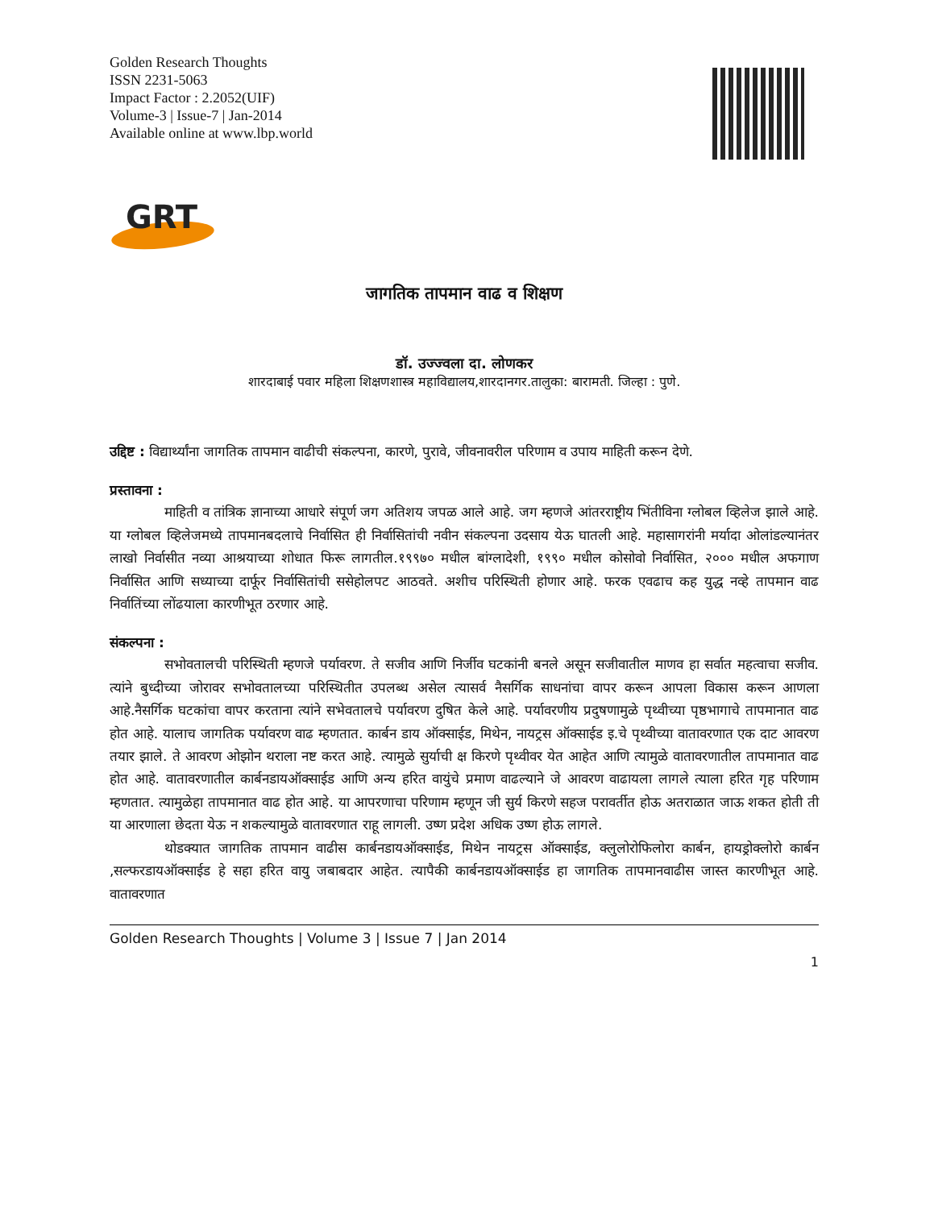Golden Research Thoughts
ISSN 2231-5063
Impact Factor : 2.2052(UIF)
Volume-3 | Issue-7 | Jan-2014
Available online at www.lbp.world
GRT
जागतिक तापमान वाढ व शिक्षण
डॉ. उज्ज्वला दा. लोणकर
शारदाबाई पवार महिला शिक्षणशास्त्र महाविद्यालय,शारदानगर.तालुका: बारामती. जिल्हा : पुणे.
उद्दिष्ट : विद्यार्थ्यांना जागतिक तापमान वाढीची संकल्पना, कारणे, पुरावे, जीवनावरील परिणाम व उपाय माहिती करून देणे.
प्रस्तावना :
माहिती व तांत्रिक ज्ञानाच्या आधारे संपूर्ण जग अतिशय जपळ आले आहे. जग म्हणजे आंतरराष्ट्रीय भिंतीविना ग्लोबल व्हिलेज झाले आहे. या ग्लोबल व्हिलेजमध्ये तापमानबदलाचे निर्वासित ही निर्वासितांची नवीन संकल्पना उदसाय येऊ घातली आहे. महासागरांनी मर्यादा ओलांडल्यानंतर लाखो निर्वासीत नव्या आश्रयाच्या शोधात फिरू लागतील.१९९७० मधील बांग्लादेशी, १९९० मधील कोसोवो निर्वासित, २००० मधील अफगाण निर्वासित आणि सध्याच्या दार्फूर निर्वासितांची ससेहोलपट आठवते. अशीच परिस्थिती होणार आहे. फरक एवढाच कह युद्ध नव्हे तापमान वाढ निर्वातिंच्या लोंढयाला कारणीभूत ठरणार आहे.
संकल्पना :
सभोवतालची परिस्थिती म्हणजे पर्यावरण. ते सजीव आणि निर्जीव घटकांनी बनले असून सजीवातील माणव हा सर्वात महत्वाचा सजीव. त्यांने बुध्दीच्या जोरावर सभोवतालच्या परिस्थितीत उपलब्ध असेल त्यासर्व नैसर्गिक साधनांचा वापर करून आपला विकास करून आणला आहे.नैसर्गिक घटकांचा वापर करताना त्यांने सभेवतालचे पर्यावरण दुषित केले आहे. पर्यावरणीय प्रदुषणामुळे पृथ्वीच्या पृष्ठभागाचे तापमानात वाढ होत आहे. यालाच जागतिक पर्यावरण वाढ म्हणतात. कार्बन डाय ऑक्साईड, मिथेन, नायट्रस ऑक्साईड इ.चे पृथ्वीच्या वातावरणात एक दाट आवरण तयार झाले. ते आवरण ओझोन थराला नष्ट करत आहे. त्यामुळे सुर्याची क्ष किरणे पृथ्वीवर येत आहेत आणि त्यामुळे वातावरणातील तापमानात वाढ होत आहे. वातावरणातील कार्बनडायऑक्साईड आणि अन्य हरित वायुंचे प्रमाण वाढल्याने जे आवरण वाढायला लागले त्याला हरित गृह परिणाम म्हणतात. त्यामुळेहा तापमानात वाढ होत आहे. या आपरणाचा परिणाम म्हणून जी सुर्य किरणे सहज परावर्तीत होऊ अतराळात जाऊ शकत होती ती या आरणाला छेदता येऊ न शकल्यामुळे वातावरणात राहू लागली. उष्ण प्रदेश अधिक उष्ण होऊ लागले.
थोडक्यात जागतिक तापमान वाढीस कार्बनडायऑक्साईड, मिथेन नायट्रस ऑक्साईड, क्लुलोरोफिलोरा कार्बन, हायड्रोक्लोरो कार्बन ,सल्फरडायऑक्साईड हे सहा हरित वायु जबाबदार आहेत. त्यापैकी कार्बनडायऑक्साईड हा जागतिक तापमानवाढीस जास्त कारणीभूत आहे. वातावरणात
Golden Research Thoughts | Volume 3 | Issue 7 | Jan 2014
1